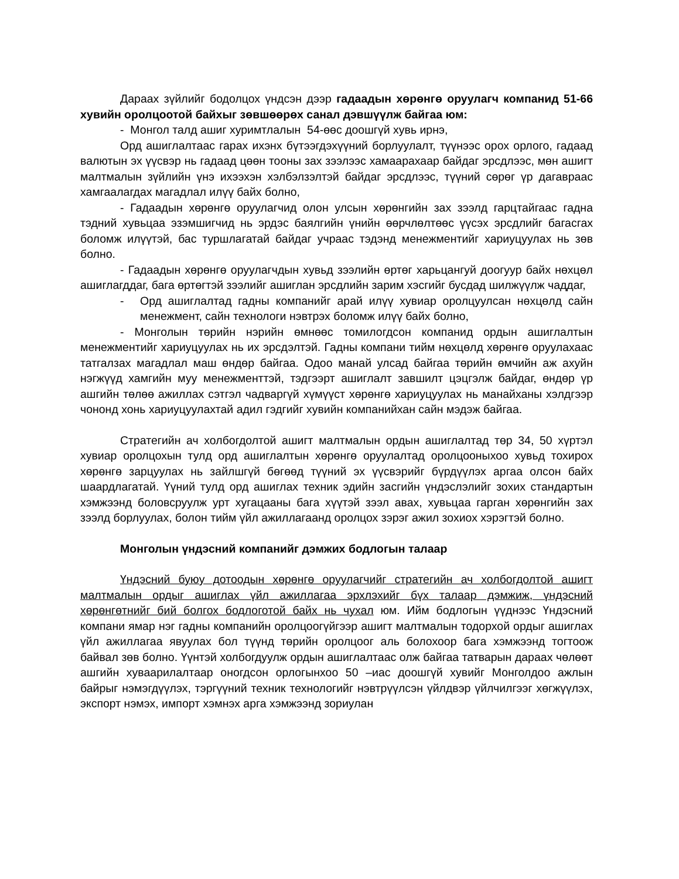Дараах зүйлийг бодолцох үндсэн дээр гадаадын хөрөнгө оруулагч компанид 51-66 хувийн оролцоотой байхыг зөвшөөрөх санал дэвшүүлж байгаа юм:
- Монгол талд ашиг хуримтлалын 54-өөс доошгүй хувь ирнэ,
Орд ашиглалтаас гарах ихэнх бүтээгдэхүүний борлуулалт, түүнээс орох орлого, гадаад валютын эх үүсвэр нь гадаад цөөн тооны зах зээлээс хамаарахаар байдаг эрсдлээс, мөн ашигт малтмалын зүйлийн үнэ ихээхэн хэлбэлзэлтэй байдаг эрсдлээс, түүний сөрөг үр дагавраас хамгаалагдах магадлал илүү байх болно,
- Гадаадын хөрөнгө оруулагчид олон улсын хөрөнгийн зах зээлд гарцтайгаас гадна тэдний хувьцаа эзэмшигчид нь эрдэс баялгийн үнийн өөрчлөлтөөс үүсэх эрсдлийг багасгах боломж илүүтэй, бас туршлагатай байдаг учраас тэдэнд менежментийг хариуцуулах нь зөв болно.
- Гадаадын хөрөнгө оруулагчдын хувьд зээлийн өртөг харьцангуй доогуур байх нөхцөл ашиглагддаг, бага өртөгтэй зээлийг ашиглан эрсдлийн зарим хэсгийг бусдад шилжүүлж чаддаг,
- Орд ашиглалтад гадны компанийг арай илүү хувиар оролцуулсан нөхцөлд сайн менежмент, сайн технологи нэвтрэх боломж илүү байх болно,
- Монголын төрийн нэрийн өмнөөс томилогдсон компанид ордын ашиглалтын менежментийг хариуцуулах нь их эрсдэлтэй. Гадны компани тийм нөхцөлд хөрөнгө оруулахаас татгалзах магадлал маш өндөр байгаа. Одоо манай улсад байгаа төрийн өмчийн аж ахуйн нэгжүүд хамгийн муу менежменттэй, тэдгээрт ашиглалт завшилт цэцгэлж байдаг, өндөр үр ашгийн төлөө ажиллах сэтгэл чадваргүй хүмүүст хөрөнгө хариуцуулах нь манайханы хэлдгээр чононд хонь хариуцуулахтай адил гэдгийг хувийн компанийхан сайн мэдэж байгаа.
Стратегийн ач холбогдолтой ашигт малтмалын ордын ашиглалтад төр 34, 50 хүртэл хувиар оролцохын тулд орд ашиглалтын хөрөнгө оруулалтад оролцооныхоо хувьд тохирох хөрөнгө зарцуулах нь зайлшгүй бөгөөд түүний эх үүсвэрийг бүрдүүлэх аргаа олсон байх шаардлагатай. Үүний тулд орд ашиглах техник эдийн засгийн үндэслэлийг зохих стандартын хэмжээнд боловсруулж урт хугацааны бага хүүтэй зээл авах, хувьцаа гарган хөрөнгийн зах зээлд борлуулах, болон тийм үйл ажиллагаанд оролцох зэрэг ажил зохиох хэрэгтэй болно.
Монголын үндэсний компанийг дэмжих бодлогын талаар
Үндэсний буюу дотоодын хөрөнгө оруулагчийг стратегийн ач холбогдолтой ашигт малтмалын ордыг ашиглах үйл ажиллагаа эрхлэхийг бүх талаар дэмжиж, үндэсний хөрөнгөтнийг бий болгох бодлоготой байх нь чухал юм. Ийм бодлогын үүднээс Үндэсний компани ямар нэг гадны компанийн оролцоогүйгээр ашигт малтмалын тодорхой ордыг ашиглах үйл ажиллагаа явуулах бол түүнд төрийн оролцоог аль болохоор бага хэмжээнд тогтоож байвал зөв болно. Үүнтэй холбогдуулж ордын ашиглалтаас олж байгаа татварын дараах чөлөөт ашгийн хуваарилалтаар оногдсон орлогынхоо 50 –иас доошгүй хувийг Монголдоо ажлын байрыг нэмэгдүүлэх, тэргүүний техник технологийг нэвтрүүлсэн үйлдвэр үйлчилгээг хөгжүүлэх, экспорт нэмэх, импорт хэмнэх арга хэмжээнд зориулан